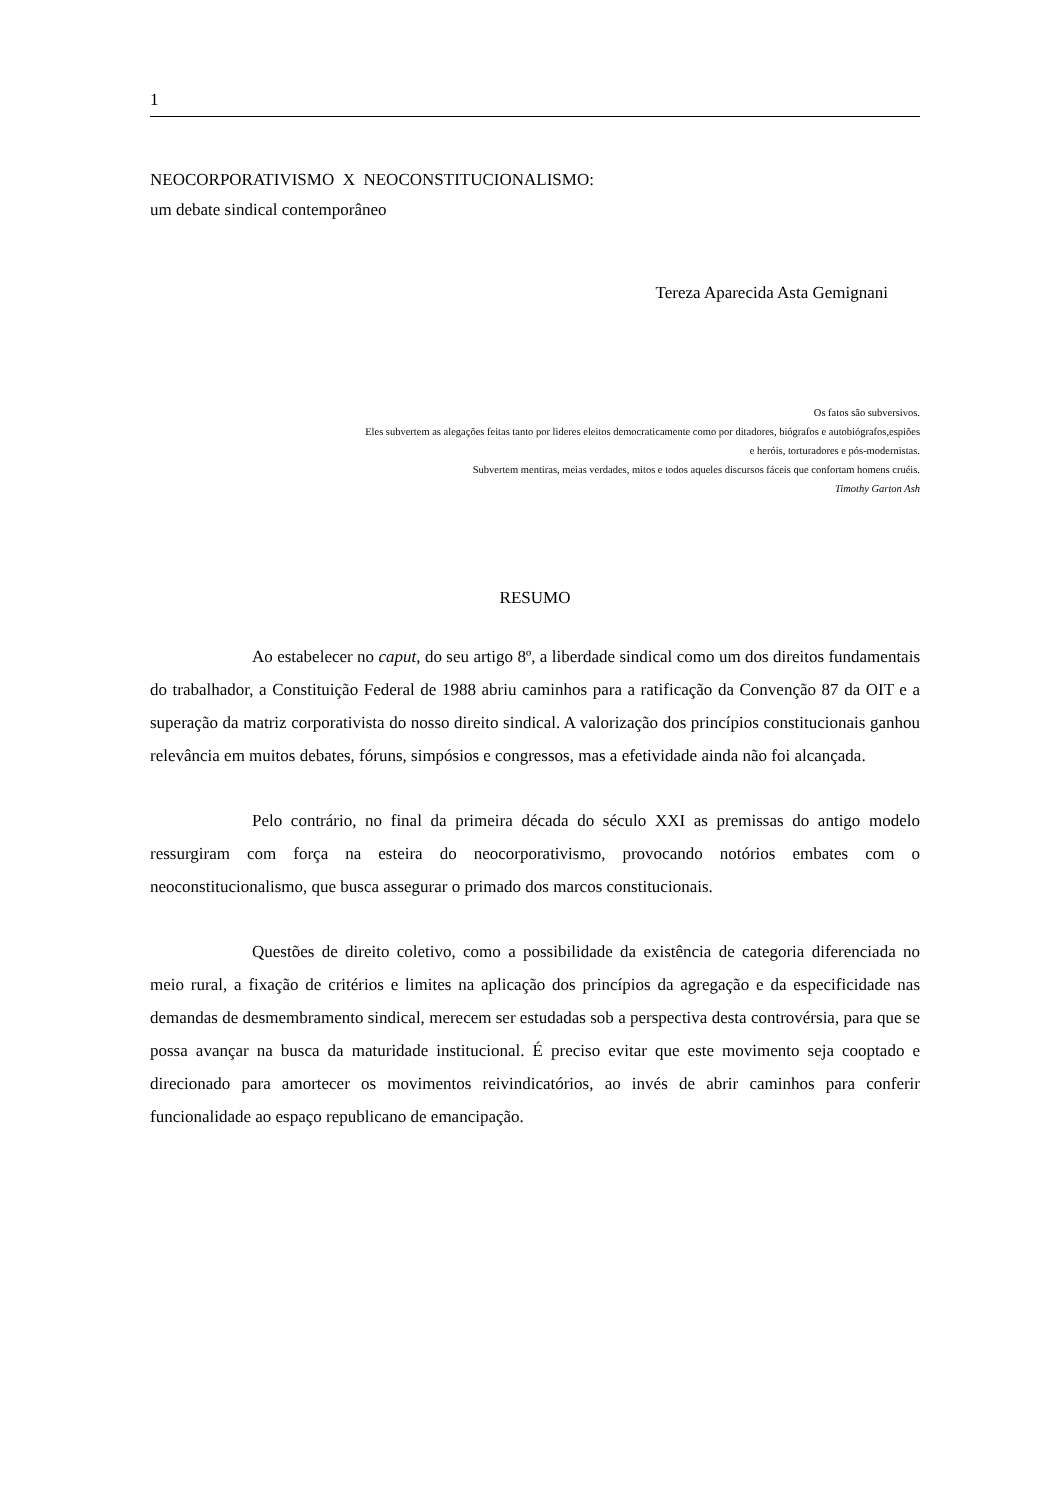1
NEOCORPORATIVISMO X NEOCONSTITUCIONALISMO:
um debate sindical contemporâneo
Tereza Aparecida Asta Gemignani
Os fatos são subversivos.
Eles subvertem as alegações feitas tanto por lideres eleitos democraticamente como por ditadores, biógrafos e autobiógrafos,espiões
e heróis, torturadores e pós-modernistas.
Subvertem mentiras, meias verdades, mitos e todos aqueles discursos fáceis que confortam homens cruéis.
Timothy Garton Ash
RESUMO
Ao estabelecer no caput, do seu artigo 8º, a liberdade sindical como um dos direitos fundamentais do trabalhador, a Constituição Federal de 1988 abriu caminhos para a ratificação da Convenção 87 da OIT e a superação da matriz corporativista do nosso direito sindical. A valorização dos princípios constitucionais ganhou relevância em muitos debates, fóruns, simpósios e congressos, mas a efetividade ainda não foi alcançada.
Pelo contrário, no final da primeira década do século XXI as premissas do antigo modelo ressurgiram com força na esteira do neocorporativismo, provocando notórios embates com o neoconstitucionalismo, que busca assegurar o primado dos marcos constitucionais.
Questões de direito coletivo, como a possibilidade da existência de categoria diferenciada no meio rural, a fixação de critérios e limites na aplicação dos princípios da agregação e da especificidade nas demandas de desmembramento sindical, merecem ser estudadas sob a perspectiva desta controvérsia, para que se possa avançar na busca da maturidade institucional. É preciso evitar que este movimento seja cooptado e direcionado para amortecer os movimentos reivindicatórios, ao invés de abrir caminhos para conferir funcionalidade ao espaço republicano de emancipação.